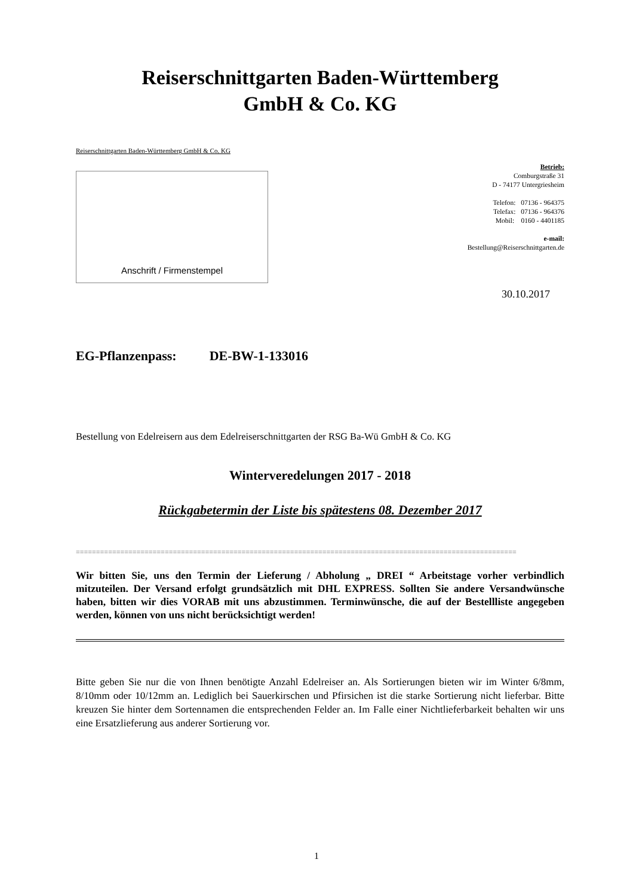Reiserschnittgarten Baden-Württemberg
GmbH & Co. KG
Reiserschnittgarten Baden-Württemberg GmbH & Co. KG
Anschrift / Firmenstempel
Betrieb:
Comburgstraße 31
D - 74177 Untergriesheim
Telefon: 07136 - 964375
Telefax: 07136 - 964376
Mobil: 0160 - 4401185
e-mail:
Bestellung@Reiserschnittgarten.de
30.10.2017
EG-Pflanzenpass: DE-BW-1-133016
Bestellung von Edelreisern aus dem Edelreiserschnittgarten der RSG Ba-Wü GmbH & Co. KG
Winterveredelungen 2017 - 2018
Rückgabetermin der Liste bis spätestens 08. Dezember 2017
=============================================================================================================
Wir bitten Sie, uns den Termin der Lieferung / Abholung „ DREI “ Arbeitstage vorher verbindlich mitzuteilen. Der Versand erfolgt grundsätzlich mit DHL EXPRESS. Sollten Sie andere Versandwünsche haben, bitten wir dies VORAB mit uns abzustimmen. Terminwünsche, die auf der Bestellliste angegeben werden, können von uns nicht berücksichtigt werden!
Bitte geben Sie nur die von Ihnen benötigte Anzahl Edelreiser an. Als Sortierungen bieten wir im Winter 6/8mm, 8/10mm oder 10/12mm an. Lediglich bei Sauerkirschen und Pfirsichen ist die starke Sortierung nicht lieferbar. Bitte kreuzen Sie hinter dem Sortennamen die entsprechenden Felder an. Im Falle einer Nichtlieferbarkeit behalten wir uns eine Ersatzlieferung aus anderer Sortierung vor.
1